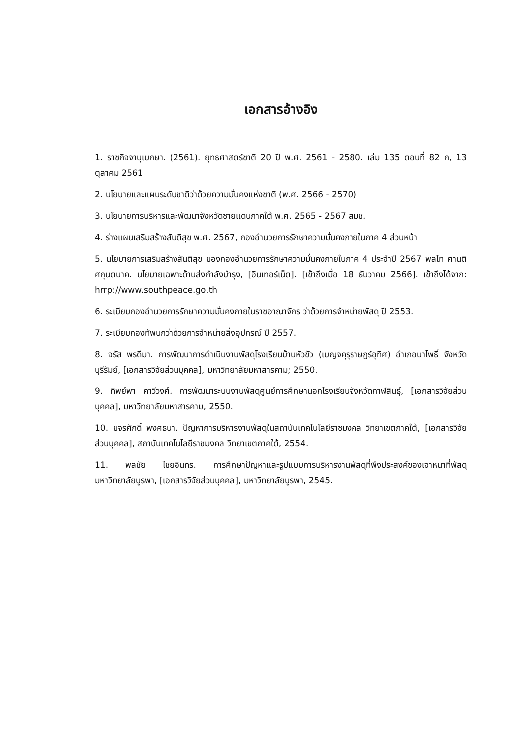เอกสารอ้างอิง
1. ราชกิจจานุเบกษา. (2561). ยุทธศาสตร์ชาติ 20 ปี พ.ศ. 2561 - 2580. เล่ม 135 ตอนที่ 82 ก, 13 ตุลาคม 2561
2. นโยบายและแผนระดับชาติว่าด้วยความมั่นคงแห่งชาติ (พ.ศ. 2566 - 2570)
3. นโยบายการบริหารและพัฒนาจังหวัดชายแดนภาคใต้ พ.ศ. 2565 - 2567 สมช.
4. ร่างแผนเสริมสร้างสันติสุข พ.ศ. 2567, กองอำนวยการรักษาความมั่นคงภายในภาค 4 ส่วนหน้า
5. นโยบายการเสริมสร้างสันติสุข ของกองอำนวยการรักษาความมั่นคงภายในภาค 4 ประจำปี 2567 พลโท ศานติ ศกุนตนาค. นโยบายเฉพาะด้านส่งกำลังบำรุง, [อินเทอร์เน็ต]. [เข้าถึงเมื่อ 18 ธันวาคม 2566]. เข้าถึงได้จาก: hrrp://www.southpeace.go.th
6. ระเบียบกองอำนวยการรักษาความมั่นคงภายในราชอาณาจักร ว่าด้วยการจำหน่ายพัสดุ ปี 2553.
7. ระเบียบกองทัพบกว่าด้วยการจำหน่ายสิ่งอุปกรณ์ ปี 2557.
8. จรัส พรดีมา. การพัฒนาการดำเนินงานพัสดุโรงเรียนบ้านหัวขัว (เบญจคุรุราษฎร์อุทิศ) อำเภอนาโพธิ์ จังหวัดบุรีรัมย์, [เอกสารวิจัยส่วนบุคคล], มหาวิทยาลัยมหาสารคาม; 2550.
9. ทิพย์พา คาวีวงศ์. การพัฒนาระบบงานพัสดุศูนย์การศึกษานอกโรงเรียนจังหวัดกาฬสินธุ์, [เอกสารวิจัยส่วนบุคคล], มหาวิทยาลัยมหาสารคาม, 2550.
10. ขจรศักดิ์ พงศธนา. ปัญหาการบริหารงานพัสดุในสถาบันเทคโนโลยีราชมงคล วิทยาเขตภาคใต้, [เอกสารวิจัยส่วนบุคคล], สถาบันเทคโนโลยีราชมงคล วิทยาเขตภาคใต้, 2554.
11. พลชัย ไชยอินทร. การศึกษาปัญหาและรูปแบบการบริหารงานพัสดุที่พึงประสงค์ของเจาหนาที่พัสดุ มหาวิทยาลัยบูรพา, [เอกสารวิจัยส่วนบุคคล], มหาวิทยาลัยบูรพา, 2545.